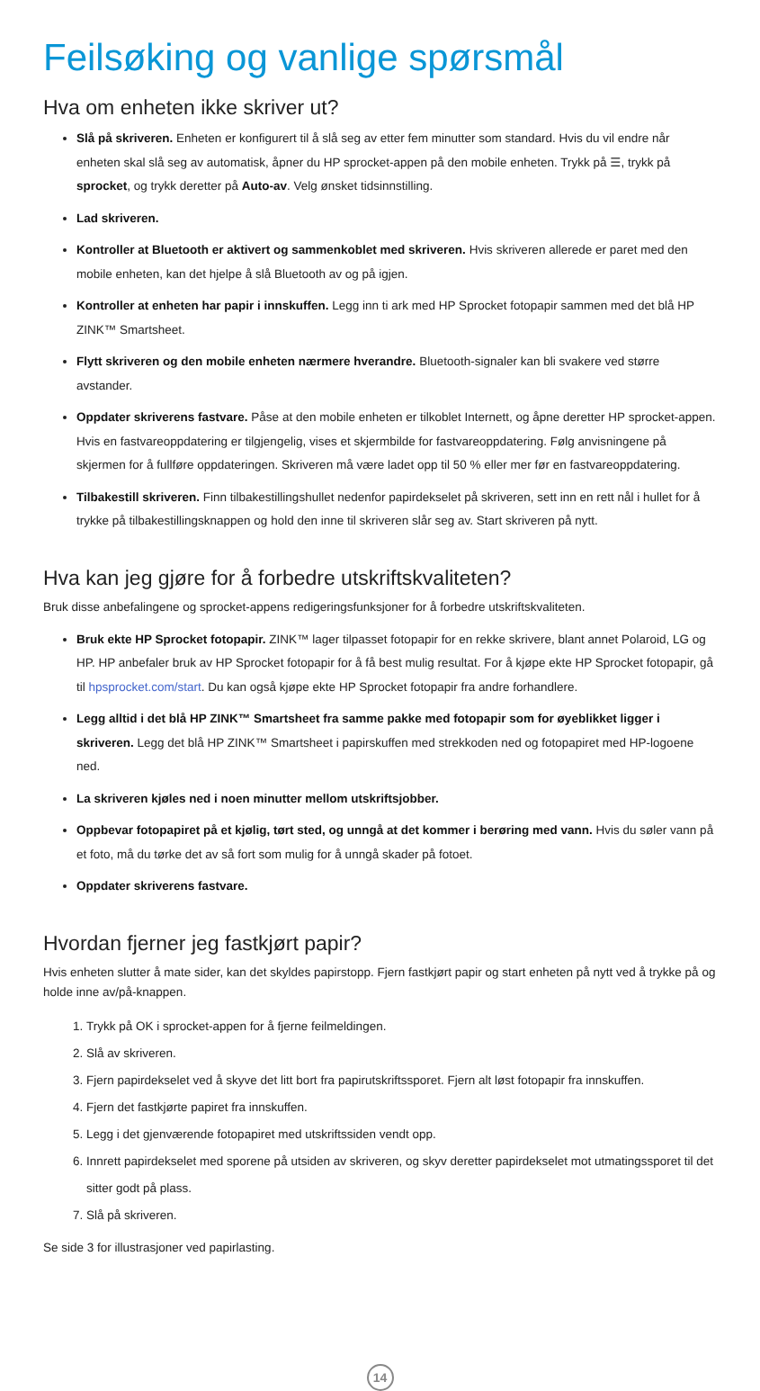Feilsøking og vanlige spørsmål
Hva om enheten ikke skriver ut?
Slå på skriveren. Enheten er konfigurert til å slå seg av etter fem minutter som standard. Hvis du vil endre når enheten skal slå seg av automatisk, åpner du HP sprocket-appen på den mobile enheten. Trykk på ☰, trykk på sprocket, og trykk deretter på Auto-av. Velg ønsket tidsinnstilling.
Lad skriveren.
Kontroller at Bluetooth er aktivert og sammenkoblet med skriveren. Hvis skriveren allerede er paret med den mobile enheten, kan det hjelpe å slå Bluetooth av og på igjen.
Kontroller at enheten har papir i innskuffen. Legg inn ti ark med HP Sprocket fotopapir sammen med det blå HP ZINK™ Smartsheet.
Flytt skriveren og den mobile enheten nærmere hverandre. Bluetooth-signaler kan bli svakere ved større avstander.
Oppdater skriverens fastvare. Påse at den mobile enheten er tilkoblet Internett, og åpne deretter HP sprocket-appen. Hvis en fastvareoppdatering er tilgjengelig, vises et skjermbilde for fastvareoppdatering. Følg anvisningene på skjermen for å fullføre oppdateringen. Skriveren må være ladet opp til 50 % eller mer før en fastvareoppdatering.
Tilbakestill skriveren. Finn tilbakestillingshullet nedenfor papirdekselet på skriveren, sett inn en rett nål i hullet for å trykke på tilbakestillingsknappen og hold den inne til skriveren slår seg av. Start skriveren på nytt.
Hva kan jeg gjøre for å forbedre utskriftskvaliteten?
Bruk disse anbefalingene og sprocket-appens redigeringsfunksjoner for å forbedre utskriftskvaliteten.
Bruk ekte HP Sprocket fotopapir. ZINK™ lager tilpasset fotopapir for en rekke skrivere, blant annet Polaroid, LG og HP. HP anbefaler bruk av HP Sprocket fotopapir for å få best mulig resultat. For å kjøpe ekte HP Sprocket fotopapir, gå til hpsprocket.com/start. Du kan også kjøpe ekte HP Sprocket fotopapir fra andre forhandlere.
Legg alltid i det blå HP ZINK™ Smartsheet fra samme pakke med fotopapir som for øyeblikket ligger i skriveren. Legg det blå HP ZINK™ Smartsheet i papirskuffen med strekkoden ned og fotopapiret med HP-logoene ned.
La skriveren kjøles ned i noen minutter mellom utskriftsjobber.
Oppbevar fotopapiret på et kjølig, tørt sted, og unngå at det kommer i berøring med vann. Hvis du søler vann på et foto, må du tørke det av så fort som mulig for å unngå skader på fotoet.
Oppdater skriverens fastvare.
Hvordan fjerner jeg fastkjørt papir?
Hvis enheten slutter å mate sider, kan det skyldes papirstopp. Fjern fastkjørt papir og start enheten på nytt ved å trykke på og holde inne av/på-knappen.
1. Trykk på OK i sprocket-appen for å fjerne feilmeldingen.
2. Slå av skriveren.
3. Fjern papirdekselet ved å skyve det litt bort fra papirutskriftssporet. Fjern alt løst fotopapir fra innskuffen.
4. Fjern det fastkjørte papiret fra innskuffen.
5. Legg i det gjenværende fotopapiret med utskriftssiden vendt opp.
6. Innrett papirdekselet med sporene på utsiden av skriveren, og skyv deretter papirdekselet mot utmatingssporet til det sitter godt på plass.
7. Slå på skriveren.
Se side 3 for illustrasjoner ved papirlasting.
14